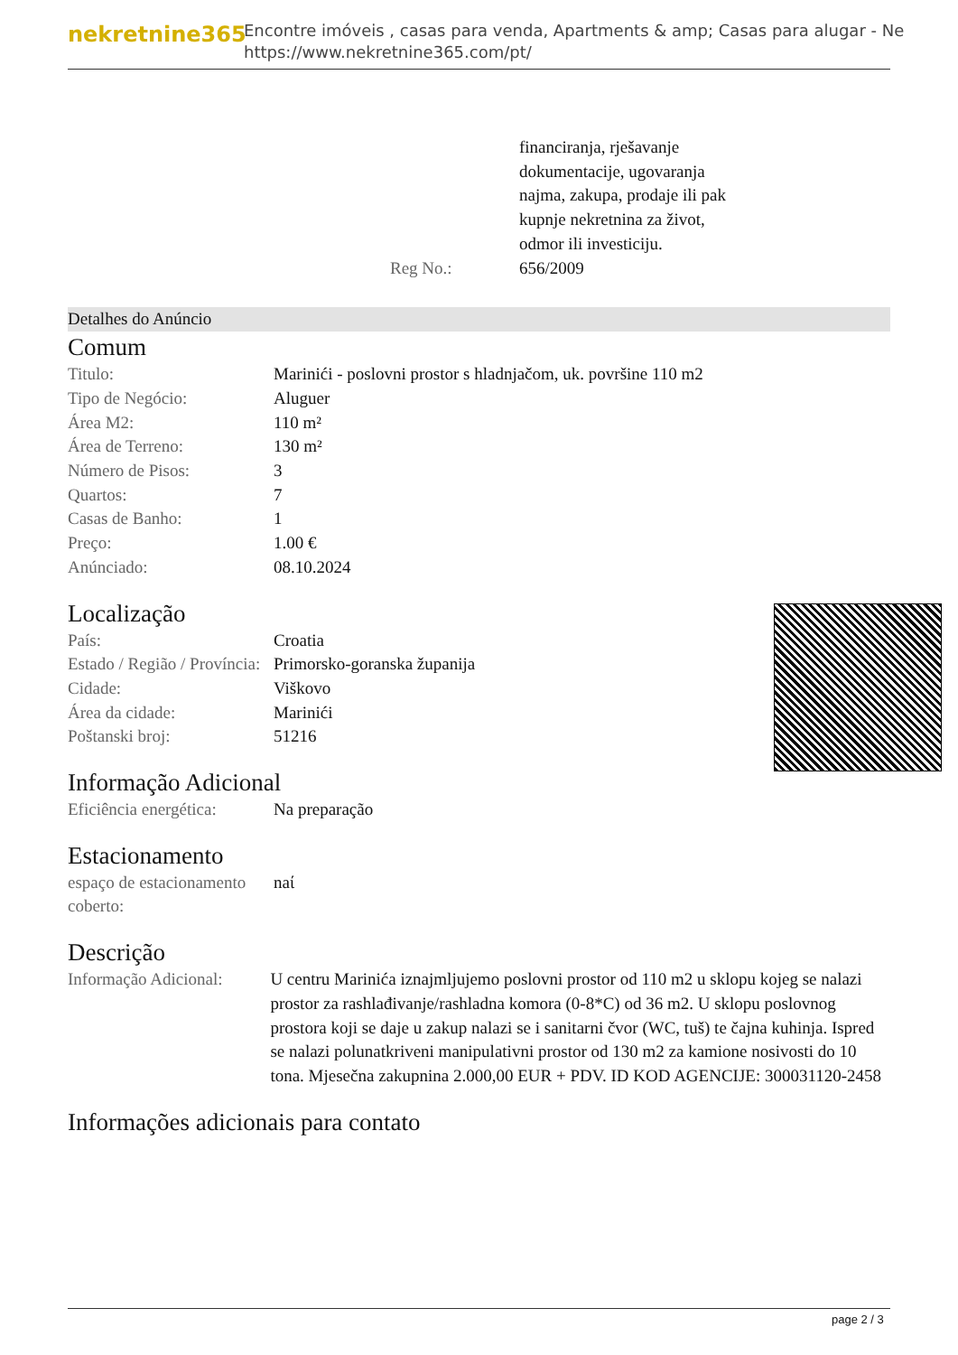nekretnine365
Encontre imóveis , casas para venda, Apartments & amp; Casas para alugar - Ne
https://www.nekretnine365.com/pt/
| | financiranja, rješavanje dokumentacije, ugovaranja najma, zakupa, prodaje ili pak kupnje nekretnina za život, odmor ili investiciju. |
| Reg No.: | 656/2009 |
Detalhes do Anúncio
Comum
| Titulo: | Marinići - poslovni prostor s hladnjačom, uk. površine 110 m2 |
| Tipo de Negócio: | Aluguer |
| Área M2: | 110 m² |
| Área de Terreno: | 130 m² |
| Número de Pisos: | 3 |
| Quartos: | 7 |
| Casas de Banho: | 1 |
| Preço: | 1.00 € |
| Anúnciado: | 08.10.2024 |
Localização
| País: | Croatia |
| Estado / Região / Província: | Primorsko-goranska županija |
| Cidade: | Viškovo |
| Área da cidade: | Marinići |
| Poštanski broj: | 51216 |
Informação Adicional
| Eficiência energética: | Na preparação |
Estacionamento
| espaço de estacionamento coberto: | naί |
Descrição
| Informação Adicional: | U centru Marinića iznajmljujemo poslovni prostor od 110 m2 u sklopu kojeg se nalazi prostor za rashlađivanje/rashladna komora (0-8*C) od 36 m2. U sklopu poslovnog prostora koji se daje u zakup nalazi se i sanitarni čvor (WC, tuš) te čajna kuhinja. Ispred se nalazi polunatkriveni manipulativni prostor od 130 m2 za kamione nosivosti do 10 tona. Mjesečna zakupnina 2.000,00 EUR + PDV. ID KOD AGENCIJE: 300031120-2458 |
Informações adicionais para contato
page 2 / 3